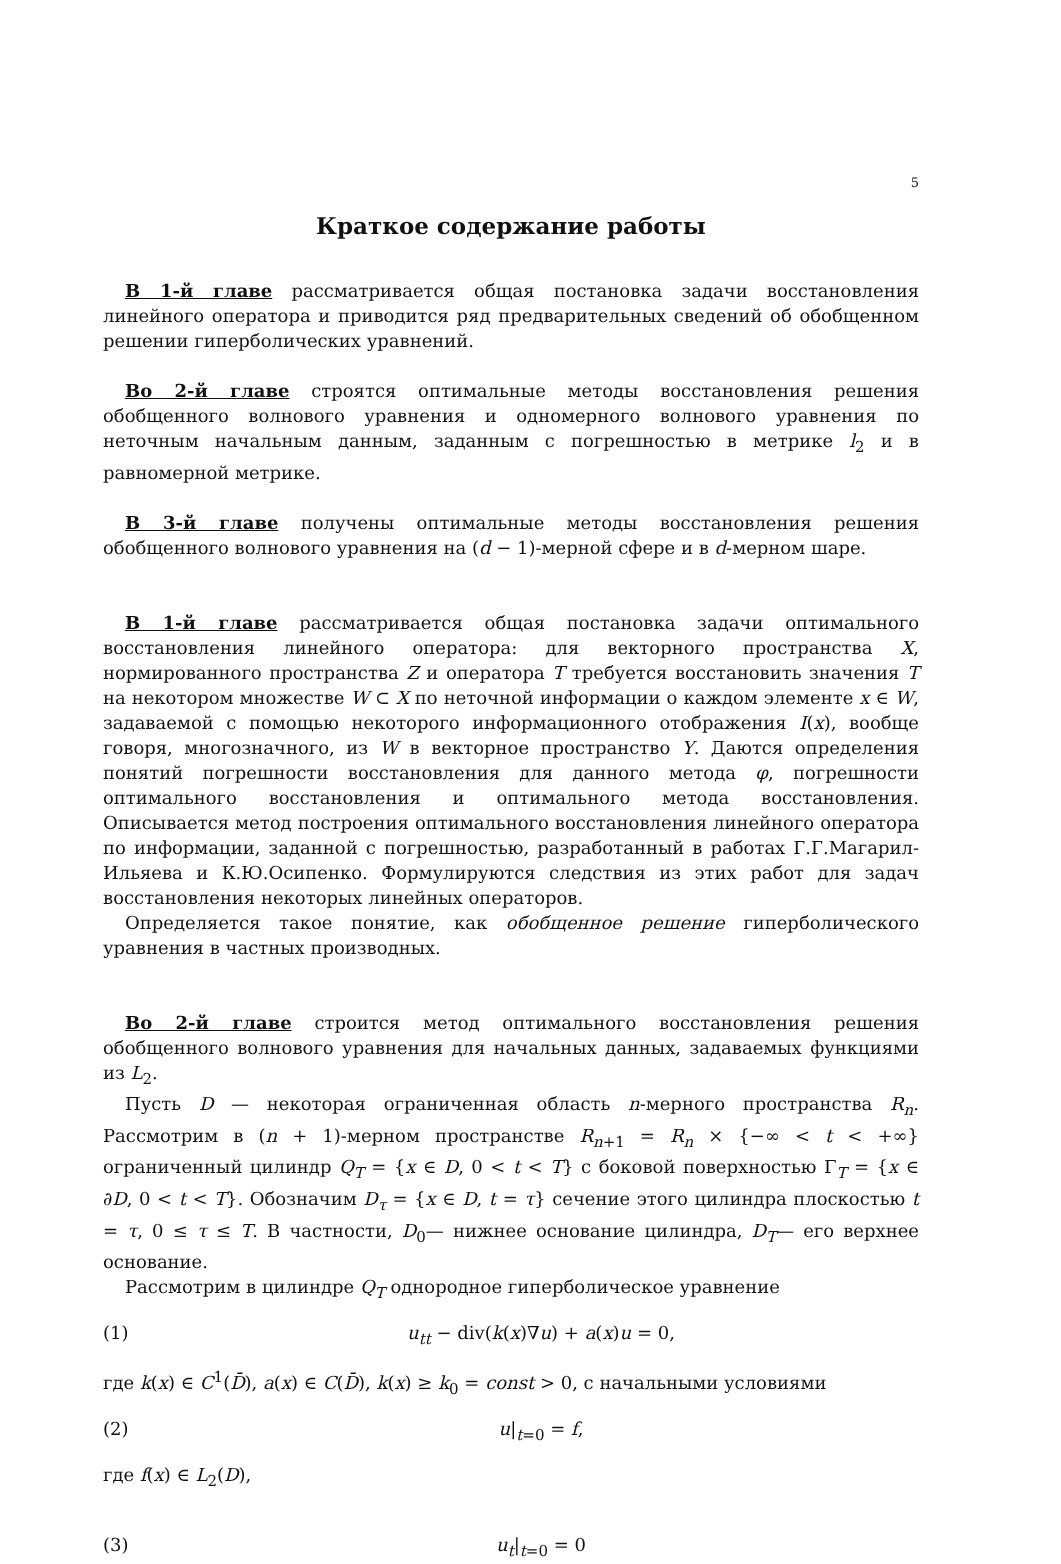5
Краткое содержание работы
В 1-й главе рассматривается общая постановка задачи восстановления линейного оператора и приводится ряд предварительных сведений об обобщенном решении гиперболических уравнений.
Во 2-й главе строятся оптимальные методы восстановления решения обобщенного волнового уравнения и одномерного волнового уравнения по неточным начальным данным, заданным с погрешностью в метрике l<sub>2</sub> и в равномерной метрике.
В 3-й главе получены оптимальные методы восстановления решения обобщенного волнового уравнения на (d − 1)-мерной сфере и в d-мерном шаре.
В 1-й главе рассматривается общая постановка задачи оптимального восстановления линейного оператора: для векторного пространства X, нормированного пространства Z и оператора T требуется восстановить значения T на некотором множестве W ⊂ X по неточной информации о каждом элементе x ∈ W, задаваемой с помощью некоторого информационного отображения I(x), вообще говоря, многозначного, из W в векторное пространство Y. Даются определения понятий погрешности восстановления для данного метода φ, погрешности оптимального восстановления и оптимального метода восстановления. Описывается метод построения оптимального восстановления линейного оператора по информации, заданной с погрешностью, разработанный в работах Г.Г.Магарил-Ильяева и К.Ю.Осипенко. Формулируются следствия из этих работ для задач восстановления некоторых линейных операторов.
Определяется такое понятие, как обобщенное решение гиперболического уравнения в частных производных.
Во 2-й главе строится метод оптимального восстановления решения обобщенного волнового уравнения для начальных данных, задаваемых функциями из L<sub>2</sub>.
Пусть D — некоторая ограниченная область n-мерного пространства R<sub>n</sub>. Рассмотрим в (n + 1)-мерном пространстве R<sub>n+1</sub> = R<sub>n</sub> × {−∞ < t < +∞} ограниченный цилиндр Q<sub>T</sub> = {x ∈ D, 0 < t < T} с боковой поверхностью Γ<sub>T</sub> = {x ∈ ∂D, 0 < t < T}. Обозначим D<sub>τ</sub> = {x ∈ D, t = τ} сечение этого цилиндра плоскостью t = τ, 0 ≤ τ ≤ T. В частности, D<sub>0</sub>— нижнее основание цилиндра, D<sub>T</sub>— его верхнее основание.
Рассмотрим в цилиндре Q<sub>T</sub> однородное гиперболическое уравнение
(1) u<sub>tt</sub> − div(k(x)∇u) + a(x)u = 0,
где k(x) ∈ C<sup>1</sup>(D̄), a(x) ∈ C(D̄), k(x) ≥ k<sub>0</sub> = const > 0, с начальными условиями
(2) u|<sub>t=0</sub> = f,
где f(x) ∈ L<sub>2</sub>(D),
(3) u<sub>t</sub>|<sub>t=0</sub> = 0